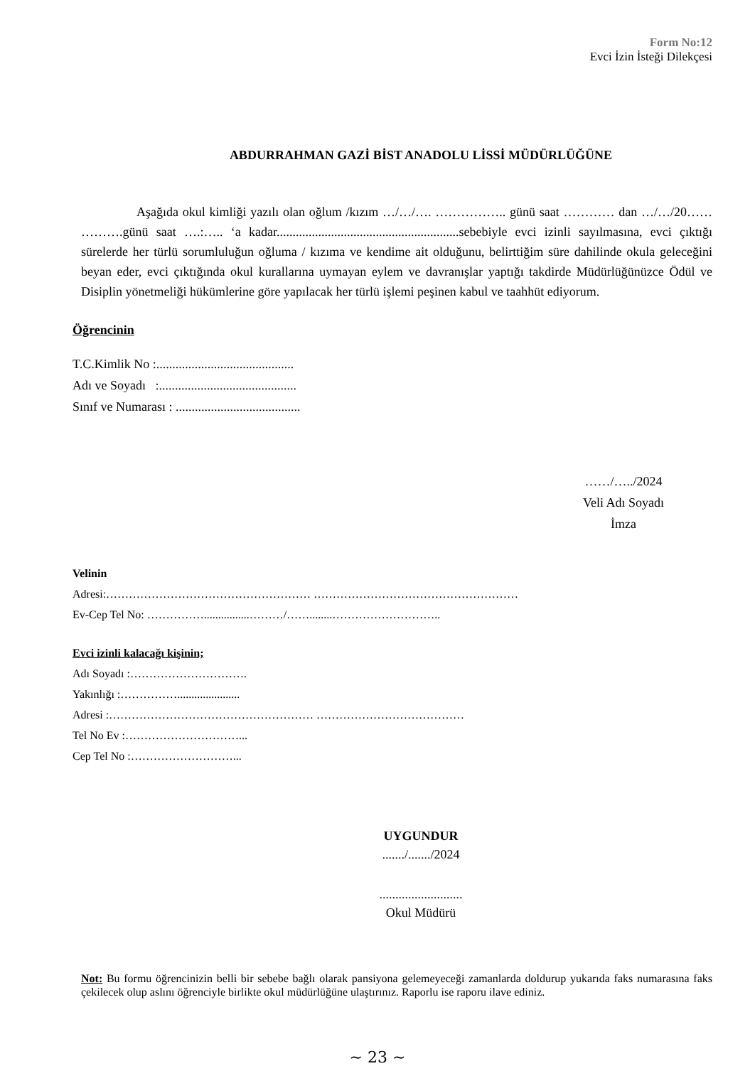Form No:12
Evci İzin İsteği Dilekçesi
ABDURRAHMAN GAZİ BİST ANADOLU LİSSİ MÜDÜRLÜĞÜNE
Aşağıda okul kimliği yazılı olan oğlum /kızım …/…/…. …………….. günü saat ………… dan …/…/20…… ……….günü saat ….:….. ‘a kadar.........................................................sebebiyle evci izinli sayılmasına, evci çıktığı sürelerde her türlü sorumluluğun oğluma / kızıma ve kendime ait olduğunu, belirttiğim süre dahilinde okula geleceğini beyan eder, evci çıktığında okul kurallarına uymayan eylem ve davranışlar yaptığı takdirde Müdürlüğünüzce Ödül ve Disiplin yönetmeliği hükümlerine göre yapılacak her türlü işlemi peşinen kabul ve taahhüt ediyorum.
Öğrencinin
T.C.Kimlik No :...........................................
Adı ve Soyadı :...........................................
Sınıf ve Numarası : .......................................
……/…../2024
Veli Adı Soyadı
İmza
Velinin
Adresi:……………………………………………… ………………………………………………
Ev-Cep Tel No: ……………................………/……........………………………..
Evci izinli kalacağı kişinin;
Adı Soyadı :………………………….
Yakınlığı :……………......................
Adresi :……………………………………………… …………………………………
Tel No Ev :…………………………...
Cep Tel No :………………………...
UYGUNDUR
......./......./2024
..........................
Okul Müdürü
Not: Bu formu öğrencinizin belli bir sebebe bağlı olarak pansiyona gelemeyeceği zamanlarda doldurup yukarıda faks numarasına faks çekilecek olup aslını öğrenciyle birlikte okul müdürlüğüne ulaştırınız. Raporlu ise raporu ilave ediniz.
~ 23 ~